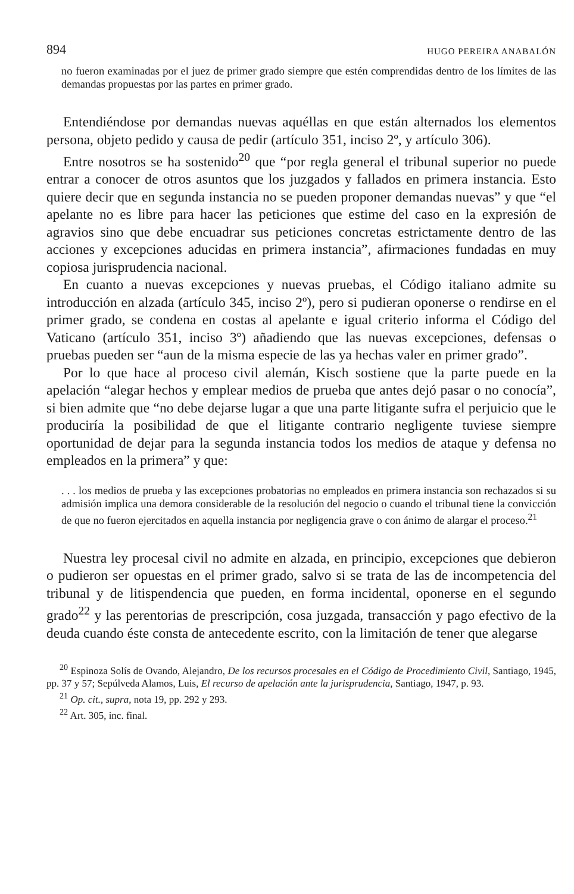894 HUGO PEREIRA ANABALÓN
no fueron examinadas por el juez de primer grado siempre que estén comprendidas dentro de los límites de las demandas propuestas por las partes en primer grado.
Entendiéndose por demandas nuevas aquéllas en que están alternados los elementos persona, objeto pedido y causa de pedir (artículo 351, inciso 2º, y artículo 306).
Entre nosotros se ha sostenido<sup>20</sup> que “por regla general el tribunal superior no puede entrar a conocer de otros asuntos que los juzgados y fallados en primera instancia. Esto quiere decir que en segunda instancia no se pueden proponer demandas nuevas” y que “el apelante no es libre para hacer las peticiones que estime del caso en la expresión de agravios sino que debe encuadrar sus peticiones concretas estrictamente dentro de las acciones y excepciones aducidas en primera instancia”, afirmaciones fundadas en muy copiosa jurisprudencia nacional.
En cuanto a nuevas excepciones y nuevas pruebas, el Código italiano admite su introducción en alzada (artículo 345, inciso 2º), pero si pudieran oponerse o rendirse en el primer grado, se condena en costas al apelante e igual criterio informa el Código del Vaticano (artículo 351, inciso 3º) añadiendo que las nuevas excepciones, defensas o pruebas pueden ser “aun de la misma especie de las ya hechas valer en primer grado”.
Por lo que hace al proceso civil alemán, Kisch sostiene que la parte puede en la apelación “alegar hechos y emplear medios de prueba que antes dejó pasar o no conocía”, si bien admite que “no debe dejarse lugar a que una parte litigante sufra el perjuicio que le produciría la posibilidad de que el litigante contrario negligente tuviese siempre oportunidad de dejar para la segunda instancia todos los medios de ataque y defensa no empleados en la primera” y que:
. . . los medios de prueba y las excepciones probatorias no empleados en primera instancia son rechazados si su admisión implica una demora considerable de la resolución del negocio o cuando el tribunal tiene la convicción de que no fueron ejercitados en aquella instancia por negligencia grave o con ánimo de alargar el proceso.<sup>21</sup>
Nuestra ley procesal civil no admite en alzada, en principio, excepciones que debieron o pudieron ser opuestas en el primer grado, salvo si se trata de las de incompetencia del tribunal y de litispendencia que pueden, en forma incidental, oponerse en el segundo grado<sup>22</sup> y las perentorias de prescripción, cosa juzgada, transacción y pago efectivo de la deuda cuando éste consta de antecedente escrito, con la limitación de tener que alegarse
<sup>20</sup> Espinoza Solís de Ovando, Alejandro, De los recursos procesales en el Código de Procedimiento Civil, Santiago, 1945, pp. 37 y 57; Sepúlveda Alamos, Luis, El recurso de apelación ante la jurisprudencia, Santiago, 1947, p. 93.
<sup>21</sup> Op. cit., supra, nota 19, pp. 292 y 293.
<sup>22</sup> Art. 305, inc. final.